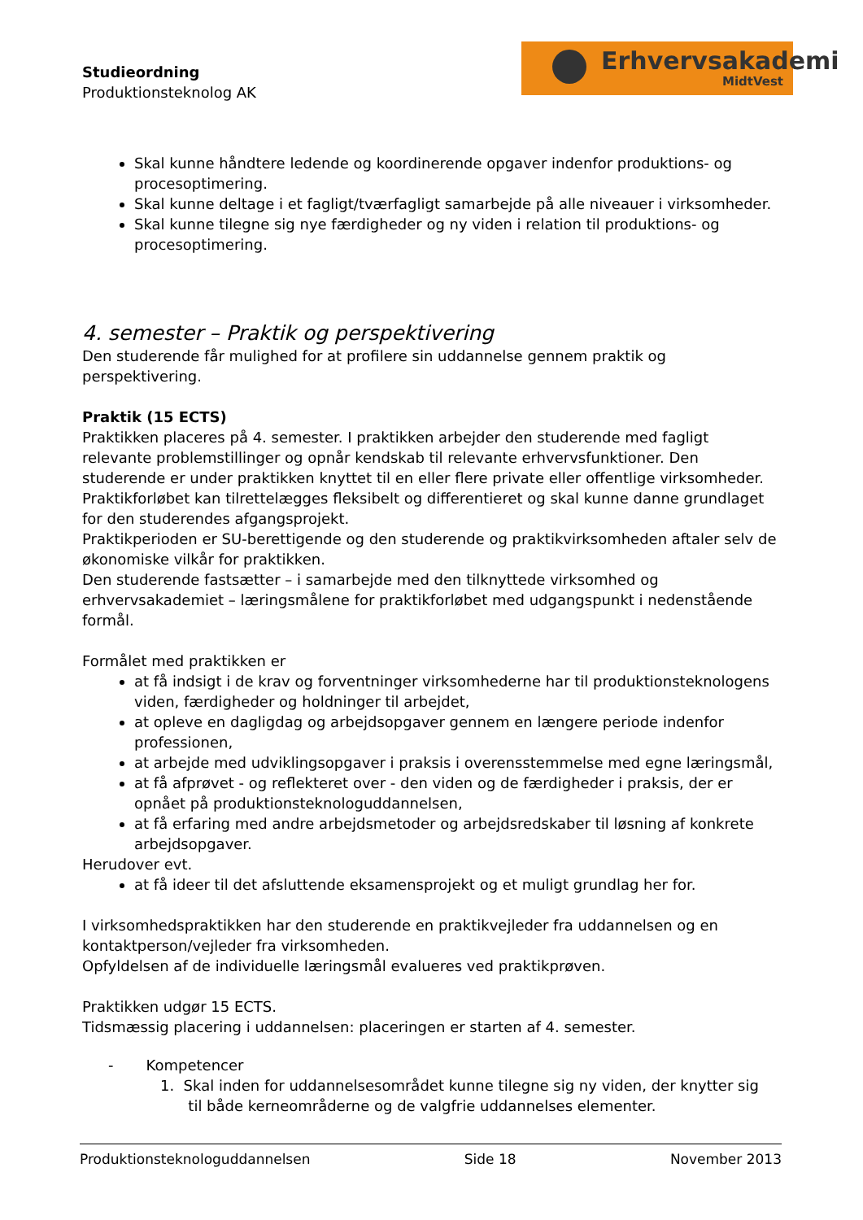Studieordning
Produktionsteknolog AK
Erhvervsakademi
MidtVest
Skal kunne håndtere ledende og koordinerende opgaver indenfor produktions- og procesoptimering.
Skal kunne deltage i et fagligt/tværfagligt samarbejde på alle niveauer i virksomheder.
Skal kunne tilegne sig nye færdigheder og ny viden i relation til produktions- og procesoptimering.
4. semester – Praktik og perspektivering
Den studerende får mulighed for at profilere sin uddannelse gennem praktik og perspektivering.
Praktik (15 ECTS)
Praktikken placeres på 4. semester. I praktikken arbejder den studerende med fagligt relevante problemstillinger og opnår kendskab til relevante erhvervsfunktioner. Den studerende er under praktikken knyttet til en eller flere private eller offentlige virksomheder.
Praktikforløbet kan tilrettelægges fleksibelt og differentieret og skal kunne danne grundlaget for den studerendes afgangsprojekt.
Praktikperioden er SU-berettigende og den studerende og praktikvirksomheden aftaler selv de økonomiske vilkår for praktikken.
Den studerende fastsætter – i samarbejde med den tilknyttede virksomhed og erhvervsakademiet – læringsmålene for praktikforløbet med udgangspunkt i nedenstående formål.
Formålet med praktikken er
at få indsigt i de krav og forventninger virksomhederne har til produktionsteknologens viden, færdigheder og holdninger til arbejdet,
at opleve en dagligdag og arbejdsopgaver gennem en længere periode indenfor professionen,
at arbejde med udviklingsopgaver i praksis i overensstemmelse med egne læringsmål,
at få afprøvet - og reflekteret over - den viden og de færdigheder i praksis, der er opnået på produktionsteknologuddannelsen,
at få erfaring med andre arbejdsmetoder og arbejdsredskaber til løsning af konkrete arbejdsopgaver.
Herudover evt.
at få ideer til det afsluttende eksamensprojekt og et muligt grundlag her for.
I virksomhedspraktikken har den studerende en praktikvejleder fra uddannelsen og en kontaktperson/vejleder fra virksomheden.
Opfyldelsen af de individuelle læringsmål evalueres ved praktikprøven.
Praktikken udgør 15 ECTS.
Tidsmæssig placering i uddannelsen: placeringen er starten af 4. semester.
- Kompetencer
1. Skal inden for uddannelsesområdet kunne tilegne sig ny viden, der knytter sig
til både kerneområderne og de valgfrie uddannelses elementer.
Produktionsteknologuddannelsen Side 18 November 2013